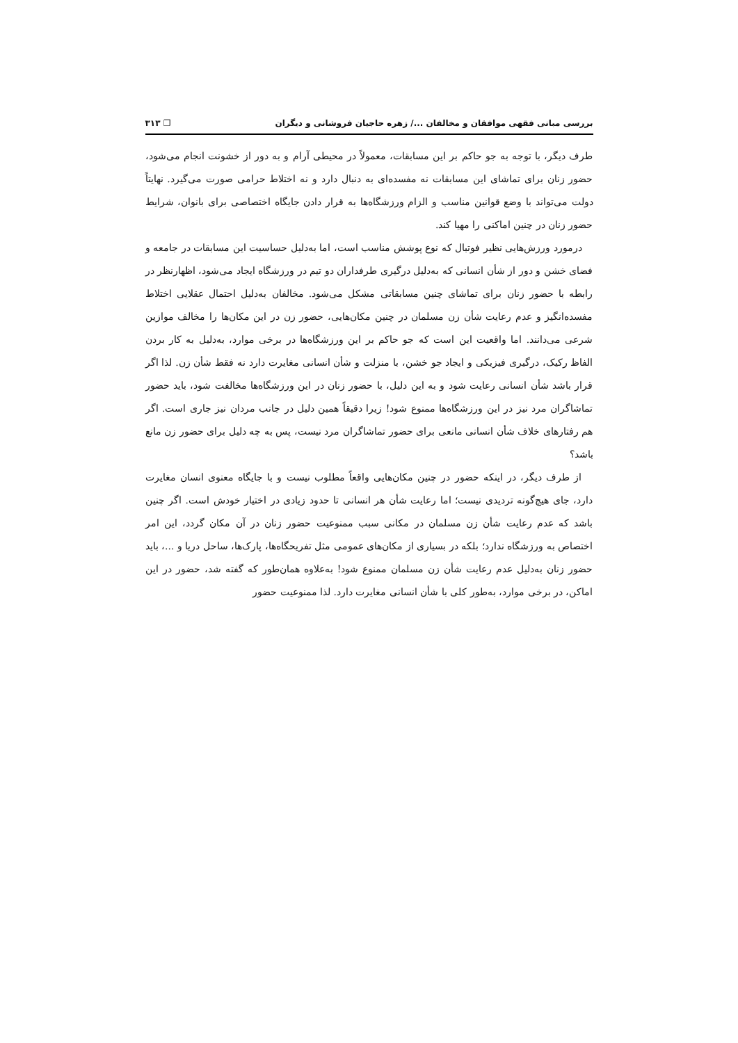بررسی مبانی فقهی موافقان و مخالفان .../ زهره حاجیان فروشانی و دیگران ❐ ۳۱۳
طرف دیگر، با توجه به جو حاکم بر این مسابقات، معمولاً در محیطی آرام و به دور از خشونت انجام می‌شود، حضور زنان برای تماشای این مسابقات نه مفسده‌ای به دنبال دارد و نه اختلاط حرامی صورت می‌گیرد. نهایتاً دولت می‌تواند با وضع قوانین مناسب و الزام ورزشگاه‌ها به قرار دادن جایگاه اختصاصی برای بانوان، شرایط حضور زنان در چنین اماکنی را مهیا کند.
درمورد ورزش‌هایی نظیر فوتبال که نوع پوشش مناسب است، اما به‌دلیل حساسیت این مسابقات در جامعه و فضای خشن و دور از شأن انسانی که به‌دلیل درگیری طرفداران دو تیم در ورزشگاه ایجاد می‌شود، اظهارنظر در رابطه با حضور زنان برای تماشای چنین مسابقاتی مشکل می‌شود. مخالفان به‌دلیل احتمال عقلایی اختلاط مفسده‌انگیز و عدم رعایت شأن زن مسلمان در چنین مکان‌هایی، حضور زن در این مکان‌ها را مخالف موازین شرعی می‌دانند. اما واقعیت این است که جو حاکم بر این ورزشگاه‌ها در برخی موارد، به‌دلیل به کار بردن الفاظ رکیک، درگیری فیزیکی و ایجاد جو خشن، با منزلت و شأن انسانی مغایرت دارد نه فقط شأن زن. لذا اگر قرار باشد شأن انسانی رعایت شود و به این دلیل، با حضور زنان در این ورزشگاه‌ها مخالفت شود، باید حضور تماشاگران مرد نیز در این ورزشگاه‌ها ممنوع شود! زیرا دقیقاً همین دلیل در جانب مردان نیز جاری است. اگر هم رفتارهای خلاف شأن انسانی مانعی برای حضور تماشاگران مرد نیست، پس به چه دلیل برای حضور زن مانع باشد؟
از طرف دیگر، در اینکه حضور در چنین مکان‌هایی واقعاً مطلوب نیست و با جایگاه معنوی انسان مغایرت دارد، جای هیچ‌گونه تردیدی نیست؛ اما رعایت شأن هر انسانی تا حدود زیادی در اختیار خودش است. اگر چنین باشد که عدم رعایت شأن زن مسلمان در مکانی سبب ممنوعیت حضور زنان در آن مکان گردد، این امر اختصاص به ورزشگاه ندارد؛ بلکه در بسیاری از مکان‌های عمومی مثل تفریحگاه‌ها، پارک‌ها، ساحل دریا و ...، باید حضور زنان به‌دلیل عدم رعایت شأن زن مسلمان ممنوع شود! به‌علاوه همان‌طور که گفته شد، حضور در این اماکن، در برخی موارد، به‌طور کلی با شأن انسانی مغایرت دارد. لذا ممنوعیت حضور